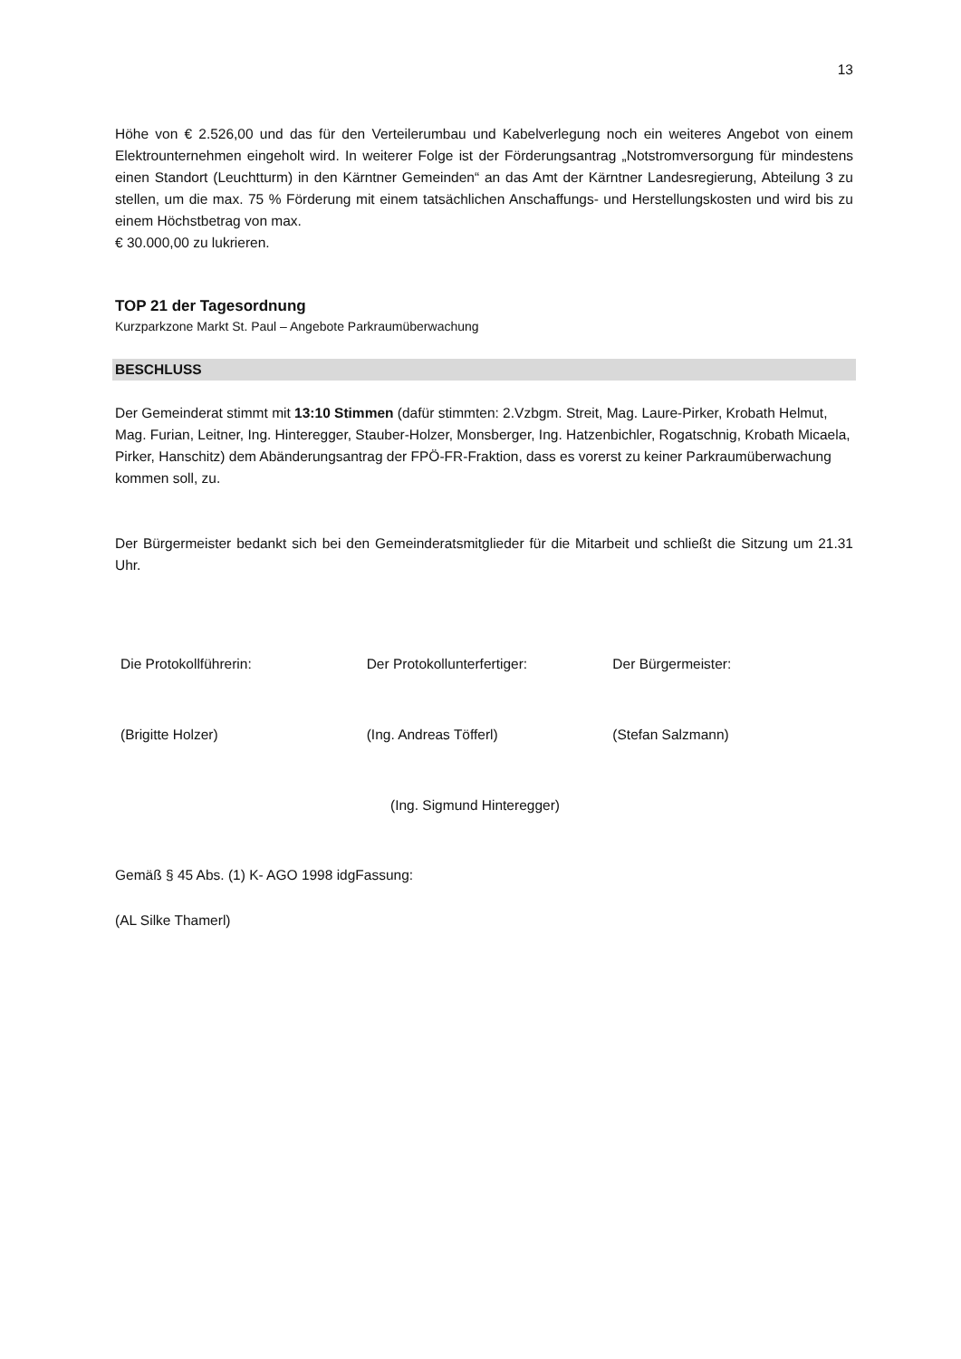13
Höhe von € 2.526,00 und das für den Verteilerumbau und Kabelverlegung noch ein weiteres Angebot von einem Elektrounternehmen eingeholt wird. In weiterer Folge ist der Förderungsantrag „Notstromversorgung für mindestens einen Standort (Leuchtturm) in den Kärntner Gemeinden“ an das Amt der Kärntner Landesregierung, Abteilung 3 zu stellen, um die max. 75 % Förderung mit einem tatsächlichen Anschaffungs- und Herstellungskosten und wird bis zu einem Höchstbetrag von max.
€ 30.000,00 zu lukrieren.
TOP 21 der Tagesordnung
Kurzparkzone Markt St. Paul – Angebote Parkraumüberwachung
BESCHLUSS
Der Gemeinderat stimmt mit 13:10 Stimmen (dafür stimmten: 2.Vzbgm. Streit, Mag. Laure-Pirker, Krobath Helmut, Mag. Furian, Leitner, Ing. Hinteregger, Stauber-Holzer, Monsberger, Ing. Hatzenbichler, Rogatschnig, Krobath Micaela, Pirker, Hanschitz) dem Abänderungsantrag der FPÖ-FR-Fraktion, dass es vorerst zu keiner Parkraumüberwachung kommen soll, zu.
Der Bürgermeister bedankt sich bei den Gemeinderatsmitglieder für die Mitarbeit und schließt die Sitzung um 21.31 Uhr.
Die Protokollführerin: Der Protokollunterfertiger: Der Bürgermeister:
(Brigitte Holzer) (Ing. Andreas Töfferl) (Stefan Salzmann)
(Ing. Sigmund Hinteregger)
Gemäß § 45 Abs. (1) K- AGO 1998 idgFassung:
(AL Silke Thamerl)